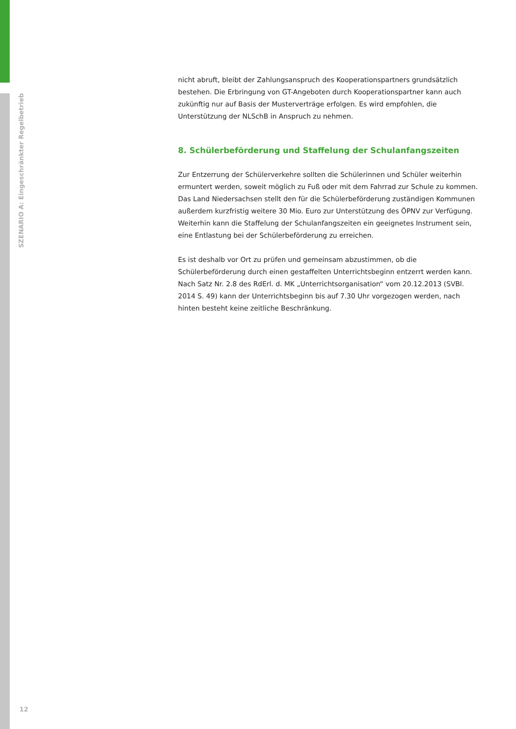SZENARIO A: Eingeschränkter Regelbetrieb
nicht abruft, bleibt der Zahlungsanspruch des Kooperationspartners grundsätzlich bestehen. Die Erbringung von GT-Angeboten durch Kooperationspartner kann auch zukünftig nur auf Basis der Musterverträge erfolgen. Es wird empfohlen, die Unterstützung der NLSchB in Anspruch zu nehmen.
8. Schülerbeförderung und Staffelung der Schulanfangszeiten
Zur Entzerrung der Schülerverkehre sollten die Schülerinnen und Schüler weiterhin ermuntert werden, soweit möglich zu Fuß oder mit dem Fahrrad zur Schule zu kommen. Das Land Niedersachsen stellt den für die Schülerbeförderung zuständigen Kommunen außerdem kurzfristig weitere 30 Mio. Euro zur Unterstützung des ÖPNV zur Verfügung. Weiterhin kann die Staffelung der Schulanfangszeiten ein geeignetes Instrument sein, eine Entlastung bei der Schülerbeförderung zu erreichen.
Es ist deshalb vor Ort zu prüfen und gemeinsam abzustimmen, ob die Schülerbeförderung durch einen gestaffelten Unterrichtsbeginn entzerrt werden kann. Nach Satz Nr. 2.8 des RdErl. d. MK „Unterrichtsorganisation“ vom 20.12.2013 (SVBl. 2014 S. 49) kann der Unterrichtsbeginn bis auf 7.30 Uhr vorgezogen werden, nach hinten besteht keine zeitliche Beschränkung.
12